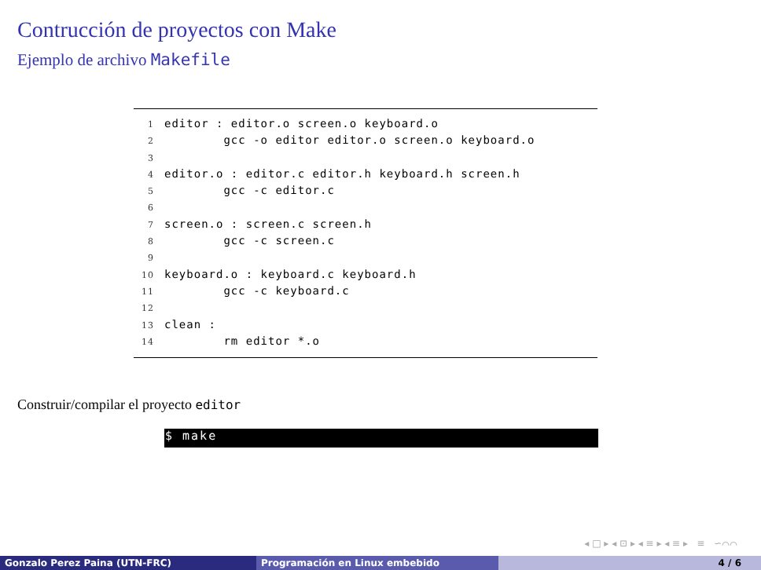Contrucción de proyectos con Make
Ejemplo de archivo Makefile
1 editor : editor.o screen.o keyboard.o
2 gcc -o editor editor.o screen.o keyboard.o
3
4 editor.o : editor.c editor.h keyboard.h screen.h
5 gcc -c editor.c
6
7 screen.o : screen.c screen.h
8 gcc -c screen.c
9
10 keyboard.o : keyboard.c keyboard.h
11 gcc -c keyboard.c
12
13 clean :
14 rm editor *.o
Construir/compilar el proyecto editor
$ make
◂ □ ▸ ◂ ⊡ ▸ ◂ ≡ ▸ ◂ ≡ ▸ ≡ ∽⌒⌒
Gonzalo Perez Paina (UTN-FRC) Programación en Linux embebido 4 / 6